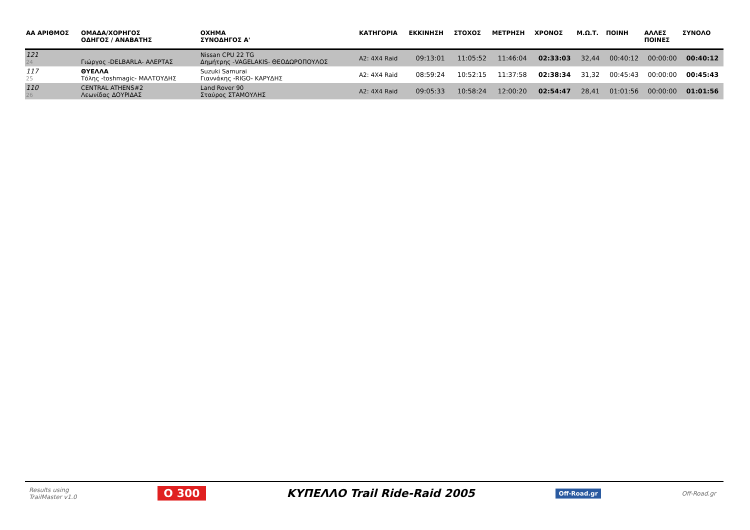| ΑΑ ΑΡΙΘΜΟΣ | ΟΜΑΔΑ/ΧΟΡΗΓΟΣ ΟΔΗΓΟΣ / ΑΝΑΒΑΤΗΣ | ΟΧΗΜΑ ΣΥΝΟΔΗΓΟΣ Α' | ΚΑΤΗΓΟΡΙΑ | ΕΚΚΙΝΗΣΗ | ΣΤΟΧΟΣ | ΜΕΤΡΗΣΗ | ΧΡΟΝΟΣ | Μ.Ω.Τ. | ΠΟΙΝΗ | ΑΛΛΕΣ ΠΟΙΝΕΣ | ΣΥΝΟΛΟ |
| --- | --- | --- | --- | --- | --- | --- | --- | --- | --- | --- | --- |
| 121 24 | Γιώργος -DELBARLA- ΑΛΕΡΤΑΣ | Nissan CPU 22 TG Δημήτρης -VAGELAKIS- ΘΕΟΔΩΡΟΠΟΥΛΟΣ | A2: 4X4 Raid | 09:13:01 | 11:05:52 | 11:46:04 | 02:33:03 | 32,44 | 00:40:12 | 00:00:00 | 00:40:12 |
| 117 25 | ΘΥΕΛΛΑ Τόλης -toshmagic- ΜΑΛΤΟΥΔΗΣ | Suzuki Samurai Γιαννάκης -RIGO- ΚΑΡΥΔΗΣ | A2: 4X4 Raid | 08:59:24 | 10:52:15 | 11:37:58 | 02:38:34 | 31,32 | 00:45:43 | 00:00:00 | 00:45:43 |
| 110 26 | CENTRAL ATHENS#2 Λεωνίδας ΔΟΥΡΙΔΑΣ | Land Rover 90 Σταύρος ΣΤΑΜΟΥΛΗΣ | A2: 4X4 Raid | 09:05:33 | 10:58:24 | 12:00:20 | 02:54:47 | 28,41 | 01:01:56 | 00:00:00 | 01:01:56 |
Results using
TrailMaster v1.0
O 300 ΚΥΠΕΛΛΟ Trail Ride-Raid 2005
Off-Road.gr
Off-Road.gr